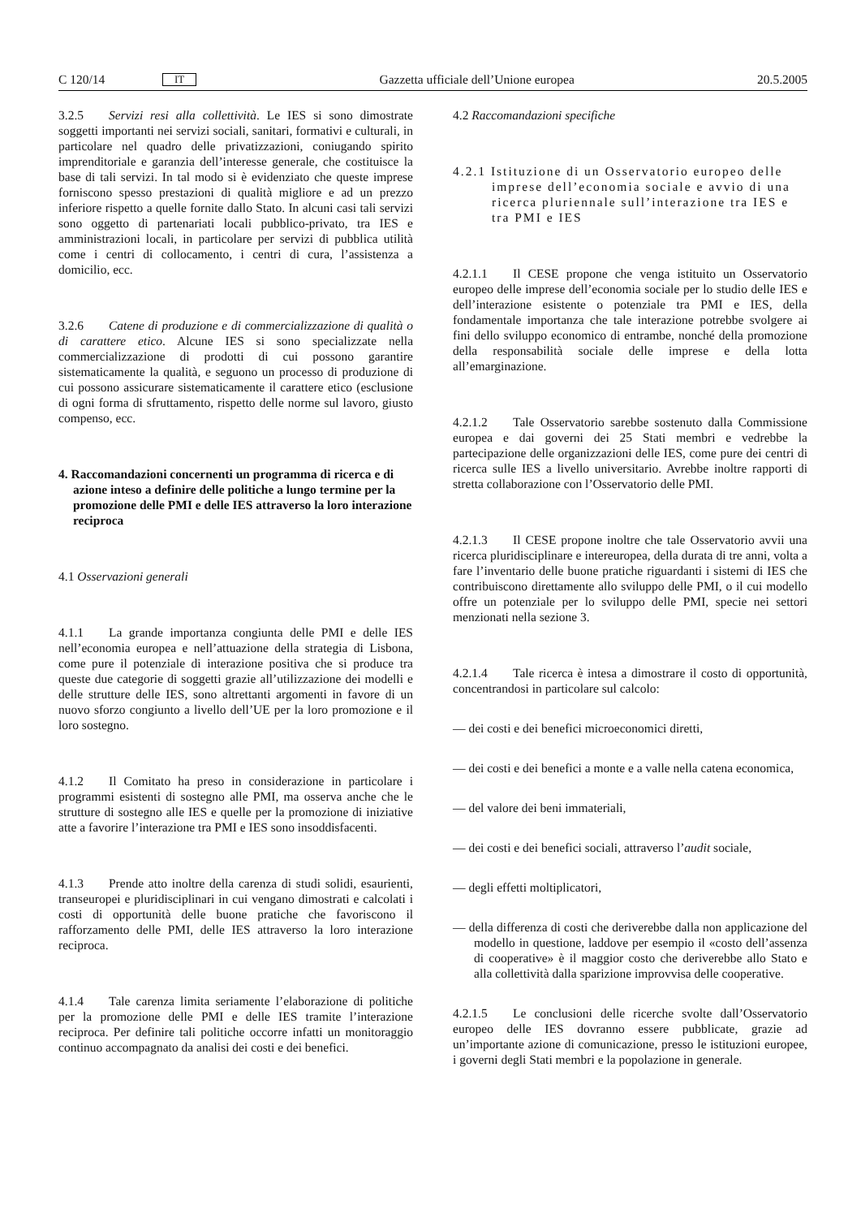C 120/14 IT Gazzetta ufficiale dell’Unione europea 20.5.2005
3.2.5 Servizi resi alla collettività. Le IES si sono dimostrate soggetti importanti nei servizi sociali, sanitari, formativi e culturali, in particolare nel quadro delle privatizzazioni, coniugando spirito imprenditoriale e garanzia dell’interesse generale, che costituisce la base di tali servizi. In tal modo si è evidenziato che queste imprese forniscono spesso prestazioni di qualità migliore e ad un prezzo inferiore rispetto a quelle fornite dallo Stato. In alcuni casi tali servizi sono oggetto di partenariati locali pubblico-privato, tra IES e amministrazioni locali, in particolare per servizi di pubblica utilità come i centri di collocamento, i centri di cura, l’assistenza a domicilio, ecc.
3.2.6 Catene di produzione e di commercializzazione di qualità o di carattere etico. Alcune IES si sono specializzate nella commercializzazione di prodotti di cui possono garantire sistematicamente la qualità, e seguono un processo di produzione di cui possono assicurare sistematicamente il carattere etico (esclusione di ogni forma di sfruttamento, rispetto delle norme sul lavoro, giusto compenso, ecc.
4. Raccomandazioni concernenti un programma di ricerca e di azione inteso a definire delle politiche a lungo termine per la promozione delle PMI e delle IES attraverso la loro interazione reciproca
4.1 Osservazioni generali
4.1.1 La grande importanza congiunta delle PMI e delle IES nell’economia europea e nell’attuazione della strategia di Lisbona, come pure il potenziale di interazione positiva che si produce tra queste due categorie di soggetti grazie all’utilizzazione dei modelli e delle strutture delle IES, sono altrettanti argomenti in favore di un nuovo sforzo congiunto a livello dell’UE per la loro promozione e il loro sostegno.
4.1.2 Il Comitato ha preso in considerazione in particolare i programmi esistenti di sostegno alle PMI, ma osserva anche che le strutture di sostegno alle IES e quelle per la promozione di iniziative atte a favorire l’interazione tra PMI e IES sono insoddisfacenti.
4.1.3 Prende atto inoltre della carenza di studi solidi, esaurienti, transeuropei e pluridisciplinari in cui vengano dimostrati e calcolati i costi di opportunità delle buone pratiche che favoriscono il rafforzamento delle PMI, delle IES attraverso la loro interazione reciproca.
4.1.4 Tale carenza limita seriamente l’elaborazione di politiche per la promozione delle PMI e delle IES tramite l’interazione reciproca. Per definire tali politiche occorre infatti un monitoraggio continuo accompagnato da analisi dei costi e dei benefici.
4.2 Raccomandazioni specifiche
4.2.1 Istituzione di un Osservatorio europeo delle imprese dell’economia sociale e avvio di una ricerca pluriennale sull’interazione tra IES e tra PMI e IES
4.2.1.1 Il CESE propone che venga istituito un Osservatorio europeo delle imprese dell’economia sociale per lo studio delle IES e dell’interazione esistente o potenziale tra PMI e IES, della fondamentale importanza che tale interazione potrebbe svolgere ai fini dello sviluppo economico di entrambe, nonché della promozione della responsabilità sociale delle imprese e della lotta all’emarginazione.
4.2.1.2 Tale Osservatorio sarebbe sostenuto dalla Commissione europea e dai governi dei 25 Stati membri e vedrebbe la partecipazione delle organizzazioni delle IES, come pure dei centri di ricerca sulle IES a livello universitario. Avrebbe inoltre rapporti di stretta collaborazione con l’Osservatorio delle PMI.
4.2.1.3 Il CESE propone inoltre che tale Osservatorio avvii una ricerca pluridisciplinare e intereuropea, della durata di tre anni, volta a fare l’inventario delle buone pratiche riguardanti i sistemi di IES che contribuiscono direttamente allo sviluppo delle PMI, o il cui modello offre un potenziale per lo sviluppo delle PMI, specie nei settori menzionati nella sezione 3.
4.2.1.4 Tale ricerca è intesa a dimostrare il costo di opportunità, concentrandosi in particolare sul calcolo:
— dei costi e dei benefici microeconomici diretti,
— dei costi e dei benefici a monte e a valle nella catena economica,
— del valore dei beni immateriali,
— dei costi e dei benefici sociali, attraverso l’audit sociale,
— degli effetti moltiplicatori,
— della differenza di costi che deriverebbe dalla non applicazione del modello in questione, laddove per esempio il «costo dell’assenza di cooperative» è il maggior costo che deriverebbe allo Stato e alla collettività dalla sparizione improvvisa delle cooperative.
4.2.1.5 Le conclusioni delle ricerche svolte dall’Osservatorio europeo delle IES dovranno essere pubblicate, grazie ad un’importante azione di comunicazione, presso le istituzioni europee, i governi degli Stati membri e la popolazione in generale.